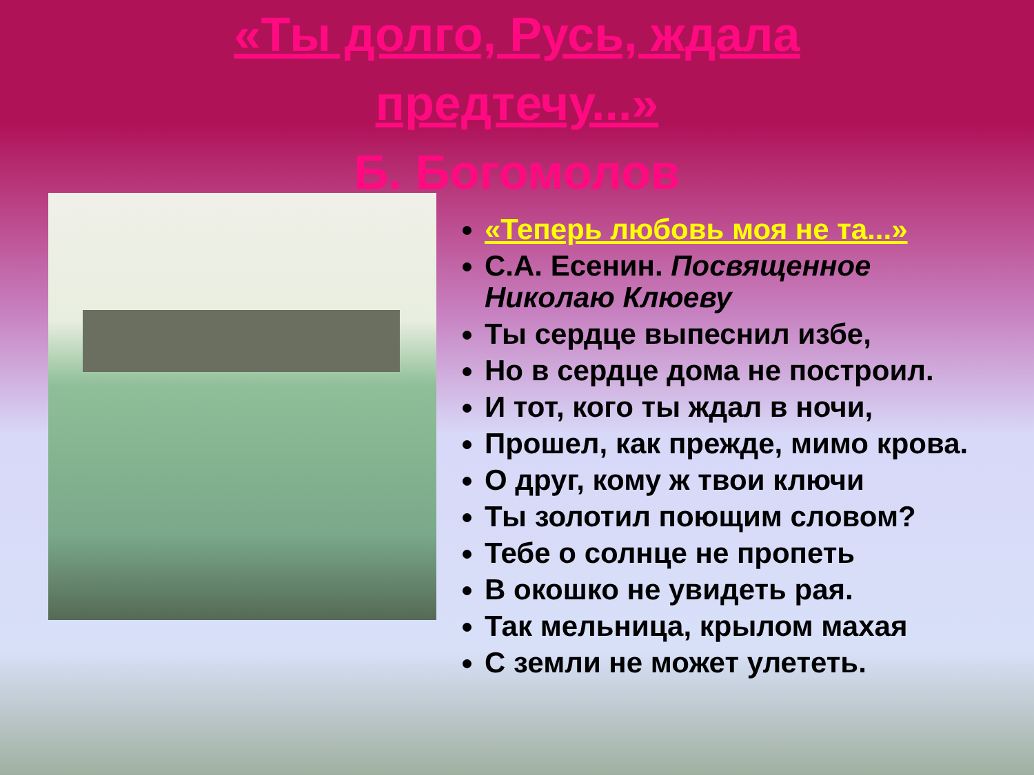«Ты долго, Русь, ждала
предтечу...»
Б. Богомолов
«Теперь любовь моя не та...»
С.А. Есенин. Посвященное Николаю Клюеву
Ты сердце выпеснил избе,
Но в сердце дома не построил.
И тот, кого ты ждал в ночи,
Прошел, как прежде, мимо крова.
О друг, кому ж твои ключи
Ты золотил поющим словом?
Тебе о солнце не пропеть
В окошко не увидеть рая.
Так мельница, крылом махая
С земли не может улететь.